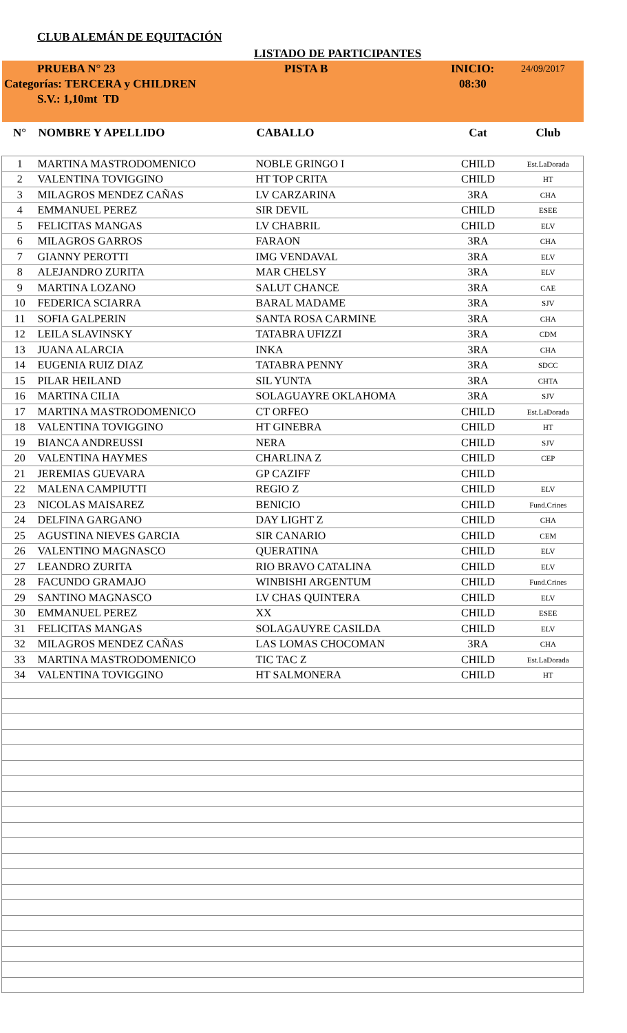CLUB ALEMÁN DE EQUITACIÓN
LISTADO DE PARTICIPANTES
PRUEBA N° 23 PISTA B INICIO: 24/09/2017
Categorías: TERCERA y CHILDREN 08:30
S.V.: 1,10mt TD
| N° | NOMBRE Y APELLIDO | CABALLO | Cat | Club |
| --- | --- | --- | --- | --- |
| 1 | MARTINA MASTRODOMENICO | NOBLE GRINGO I | CHILD | Est.LaDorada |
| 2 | VALENTINA TOVIGGINO | HT TOP CRITA | CHILD | HT |
| 3 | MILAGROS MENDEZ CAÑAS | LV CARZARINA | 3RA | CHA |
| 4 | EMMANUEL PEREZ | SIR DEVIL | CHILD | ESEE |
| 5 | FELICITAS MANGAS | LV CHABRIL | CHILD | ELV |
| 6 | MILAGROS GARROS | FARAON | 3RA | CHA |
| 7 | GIANNY PEROTTI | IMG VENDAVAL | 3RA | ELV |
| 8 | ALEJANDRO ZURITA | MAR CHELSY | 3RA | ELV |
| 9 | MARTINA LOZANO | SALUT CHANCE | 3RA | CAE |
| 10 | FEDERICA SCIARRA | BARAL MADAME | 3RA | SJV |
| 11 | SOFIA GALPERIN | SANTA ROSA CARMINE | 3RA | CHA |
| 12 | LEILA SLAVINSKY | TATABRA UFIZZI | 3RA | CDM |
| 13 | JUANA ALARCIA | INKA | 3RA | CHA |
| 14 | EUGENIA RUIZ DIAZ | TATABRA PENNY | 3RA | SDCC |
| 15 | PILAR HEILAND | SIL YUNTA | 3RA | CHTA |
| 16 | MARTINA CILIA | SOLAGUAYRE OKLAHOMA | 3RA | SJV |
| 17 | MARTINA MASTRODOMENICO | CT ORFEO | CHILD | Est.LaDorada |
| 18 | VALENTINA TOVIGGINO | HT GINEBRA | CHILD | HT |
| 19 | BIANCA ANDREUSSI | NERA | CHILD | SJV |
| 20 | VALENTINA HAYMES | CHARLINA Z | CHILD | CEP |
| 21 | JEREMIAS GUEVARA | GP CAZIFF | CHILD | |
| 22 | MALENA CAMPIUTTI | REGIO Z | CHILD | ELV |
| 23 | NICOLAS MAISAREZ | BENICIO | CHILD | Fund.Crines |
| 24 | DELFINA GARGANO | DAY LIGHT Z | CHILD | CHA |
| 25 | AGUSTINA NIEVES GARCIA | SIR CANARIO | CHILD | CEM |
| 26 | VALENTINO MAGNASCO | QUERATINA | CHILD | ELV |
| 27 | LEANDRO ZURITA | RIO BRAVO CATALINA | CHILD | ELV |
| 28 | FACUNDO GRAMAJO | WINBISHI ARGENTUM | CHILD | Fund.Crines |
| 29 | SANTINO MAGNASCO | LV CHAS QUINTERA | CHILD | ELV |
| 30 | EMMANUEL PEREZ | XX | CHILD | ESEE |
| 31 | FELICITAS MANGAS | SOLAGAUYRE CASILDA | CHILD | ELV |
| 32 | MILAGROS MENDEZ CAÑAS | LAS LOMAS CHOCOMAN | 3RA | CHA |
| 33 | MARTINA MASTRODOMENICO | TIC TAC Z | CHILD | Est.LaDorada |
| 34 | VALENTINA TOVIGGINO | HT SALMONERA | CHILD | HT |